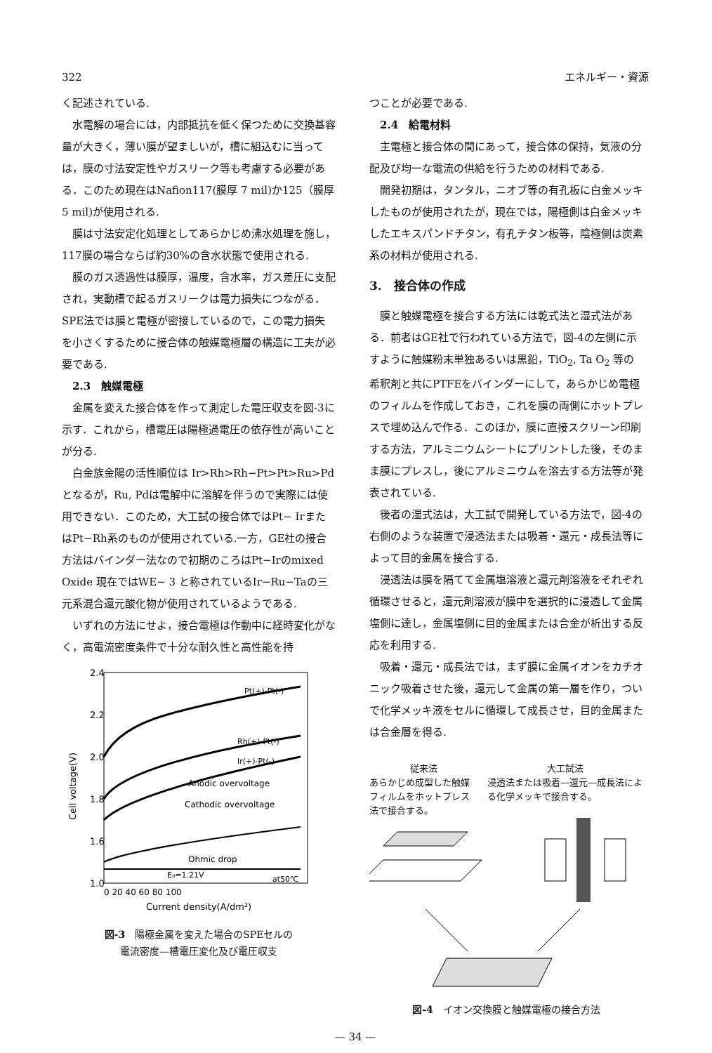322 エネルギー・資源
く記述されている.
水電解の場合には，内部抵抗を低く保つために交換基容量が大きく，薄い膜が望ましいが，槽に組込むに当っては，膜の寸法安定性やガスリーク等も考慮する必要がある．このため現在はNafion117(膜厚 7 mil)か125（膜厚 5 mil)が使用される.
膜は寸法安定化処理としてあらかじめ沸水処理を施し，117膜の場合ならば約30%の含水状態で使用される.
膜のガス透過性は膜厚，温度，含水率，ガス差圧に支配され，実動槽で起るガスリークは電力損失につながる．SPE法では膜と電極が密接しているので，この電力損失を小さくするために接合体の触媒電極層の構造に工夫が必要である.
2.3　触媒電極
金属を変えた接合体を作って測定した電圧収支を図-3に示す．これから，槽電圧は陽極過電圧の依存性が高いことが分る.
白金族金陽の活性順位は Ir>Rh>Rh−Pt>Pt>Ru>Pdとなるが，Ru, Pdは電解中に溶解を伴うので実際には使用できない．このため，大工試の接合体ではPt− IrまたはPt−Rh系のものが使用されている.一方，GE社の接合方法はバインダー法なので初期のころはPt−Irのmixed Oxide 現在ではWE− 3 と称されているIr−Ru−Taの三元系混合還元酸化物が使用されているようである.
いずれの方法にせよ，接合電極は作動中に経時変化がなく，高電流密度条件で十分な耐久性と高性能を持
2.4
2.2
2.0
1.8
1.6
1.0
0 20 40 60 80 100
Current density(A/dm²)
Cell voltage(V)
Pt(+)-Pt(-)
Rh(+)-Pt(-)
Ir(+)-Pt(-)
Anodic overvoltage
Cathodic overvoltage
Ohmic drop
E₀=1.21V
at50℃
図-3　陽極金属を変えた場合のSPEセルの
電流密度—槽電圧変化及び電圧収支
つことが必要である.
2.4　給電材料
主電極と接合体の間にあって，接合体の保持，気液の分配及び均一な電流の供給を行うための材料である.
開発初期は，タンタル，ニオブ等の有孔板に白金メッキしたものが使用されたが，現在では，陽極側は白金メッキしたエキスパンドチタン，有孔チタン板等，陰極側は炭素系の材料が使用される.
3.　接合体の作成
膜と触媒電極を接合する方法には乾式法と湿式法がある．前者はGE社で行われている方法で，図-4の左側に示すように触媒粉末単独あるいは黒鉛，TiO<sub>2</sub>, Ta O<sub>2</sub> 等の希釈剤と共にPTFEをバインダーにして，あらかじめ電極のフィルムを作成しておき，これを膜の両側にホットプレスで埋め込んで作る．このほか，膜に直接スクリーン印刷する方法，アルミニウムシートにプリントした後，そのまま膜にプレスし，後にアルミニウムを溶去する方法等が発表されている.
後者の湿式法は，大工試で開発している方法で，図-4の右側のような装置で浸透法または吸着・還元・成長法等によって目的金属を接合する.
浸透法は膜を隔てて金属塩溶液と還元剤溶液をそれぞれ循環させると，還元剤溶液が膜中を選択的に浸透して金属塩側に達し，金属塩側に目的金属または合金が析出する反応を利用する.
吸着・還元・成長法では，まず膜に金属イオンをカチオニック吸着させた後，還元して金属の第一層を作り，ついで化学メッキ液をセルに循環して成長させ，目的金属または合金層を得る.
従来法
あらかじめ成型した触媒フィルムをホットプレス法で接合する。
大工試法
浸透法または吸着—還元—成長法による化学メッキで接合する。
図-4　イオン交換膜と触媒電極の接合方法
— 34 —